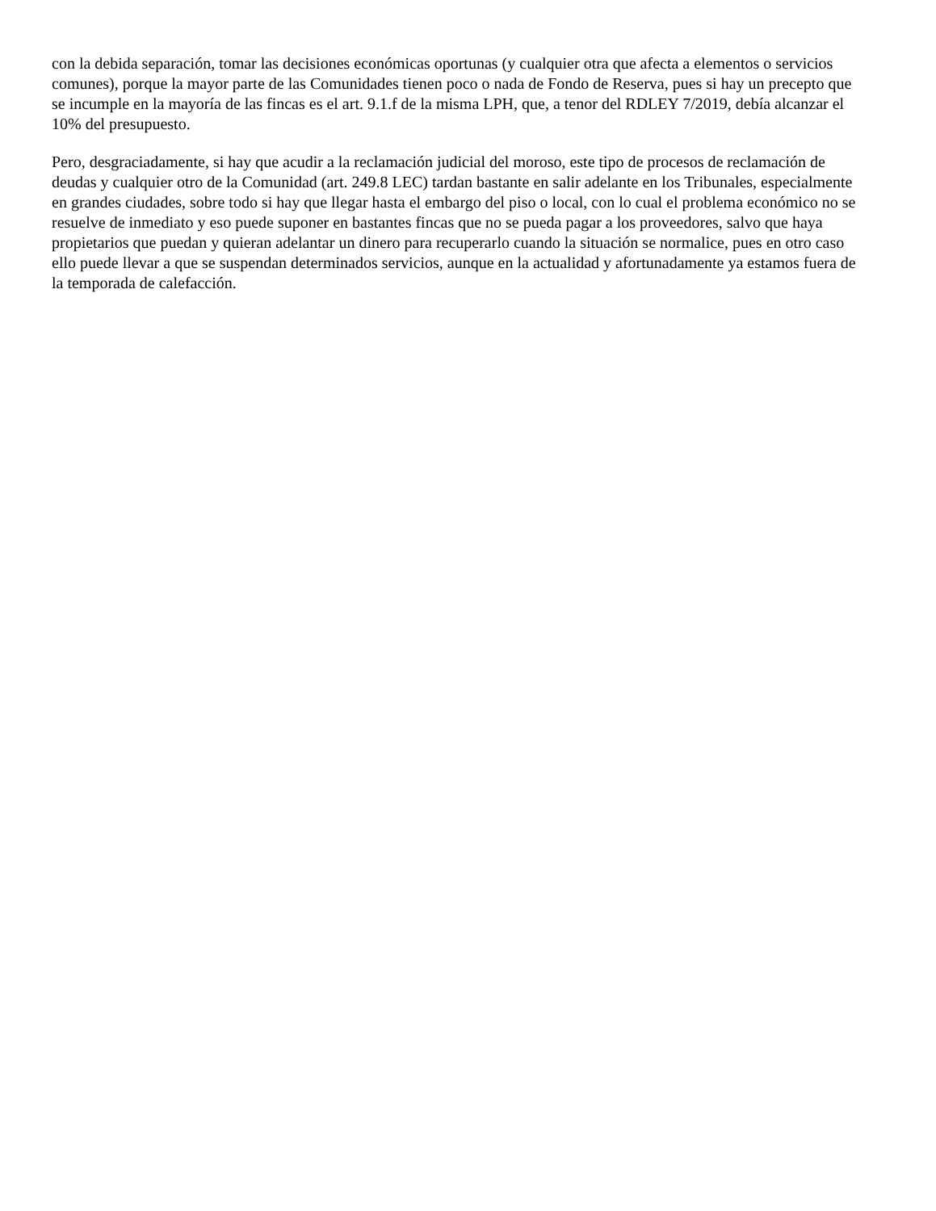con la debida separación, tomar las decisiones económicas oportunas (y cualquier otra que afecta a elementos o servicios comunes), porque la mayor parte de las Comunidades tienen poco o nada de Fondo de Reserva, pues si hay un precepto que se incumple en la mayoría de las fincas es el art. 9.1.f de la misma LPH, que, a tenor del RDLEY 7/2019, debía alcanzar el 10% del presupuesto.
Pero, desgraciadamente, si hay que acudir a la reclamación judicial del moroso, este tipo de procesos de reclamación de deudas y cualquier otro de la Comunidad (art. 249.8 LEC) tardan bastante en salir adelante en los Tribunales, especialmente en grandes ciudades, sobre todo si hay que llegar hasta el embargo del piso o local, con lo cual el problema económico no se resuelve de inmediato y eso puede suponer en bastantes fincas que no se pueda pagar a los proveedores, salvo que haya propietarios que puedan y quieran adelantar un dinero para recuperarlo cuando la situación se normalice, pues en otro caso ello puede llevar a que se suspendan determinados servicios, aunque en la actualidad y afortunadamente ya estamos fuera de la temporada de calefacción.